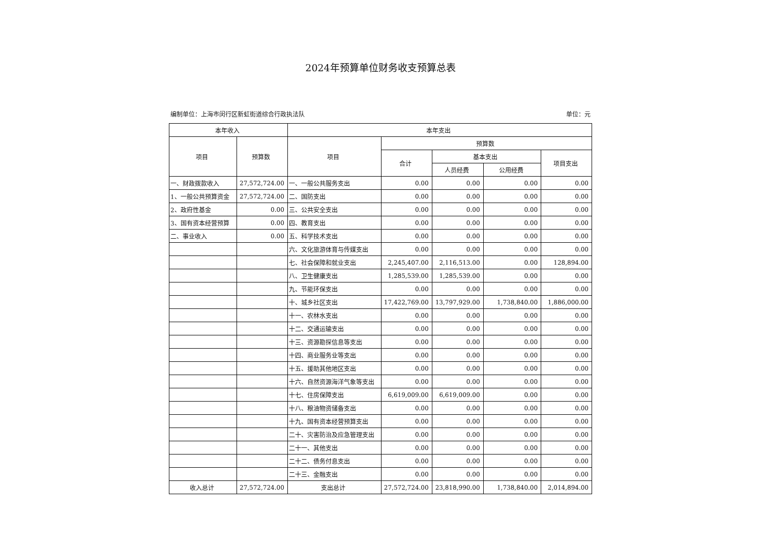2024年预算单位财务收支预算总表
编制单位：上海市闵行区新虹街道综合行政执法队 单位：元
| 本年收入 | | 本年支出 | | | | |
| --- | --- | --- | --- | --- | --- | --- |
| 项目 | 预算数 | 项目 | 预算数 | | | |
| | | | 合计 | 基本支出 | | 项目支出 |
| | | | | 人员经费 | 公用经费 | |
| 一、财政拨款收入 | 27,572,724.00 | 一、一般公共服务支出 | 0.00 | 0.00 | 0.00 | 0.00 |
| 1、一般公共预算资金 | 27,572,724.00 | 二、国防支出 | 0.00 | 0.00 | 0.00 | 0.00 |
| 2、政府性基金 | 0.00 | 三、公共安全支出 | 0.00 | 0.00 | 0.00 | 0.00 |
| 3、国有资本经营预算 | 0.00 | 四、教育支出 | 0.00 | 0.00 | 0.00 | 0.00 |
| 二、事业收入 | 0.00 | 五、科学技术支出 | 0.00 | 0.00 | 0.00 | 0.00 |
| | | 六、文化旅游体育与传媒支出 | 0.00 | 0.00 | 0.00 | 0.00 |
| | | 七、社会保障和就业支出 | 2,245,407.00 | 2,116,513.00 | 0.00 | 128,894.00 |
| | | 八、卫生健康支出 | 1,285,539.00 | 1,285,539.00 | 0.00 | 0.00 |
| | | 九、节能环保支出 | 0.00 | 0.00 | 0.00 | 0.00 |
| | | 十、城乡社区支出 | 17,422,769.00 | 13,797,929.00 | 1,738,840.00 | 1,886,000.00 |
| | | 十一、农林水支出 | 0.00 | 0.00 | 0.00 | 0.00 |
| | | 十二、交通运输支出 | 0.00 | 0.00 | 0.00 | 0.00 |
| | | 十三、资源勘探信息等支出 | 0.00 | 0.00 | 0.00 | 0.00 |
| | | 十四、商业服务业等支出 | 0.00 | 0.00 | 0.00 | 0.00 |
| | | 十五、援助其他地区支出 | 0.00 | 0.00 | 0.00 | 0.00 |
| | | 十六、自然资源海洋气象等支出 | 0.00 | 0.00 | 0.00 | 0.00 |
| | | 十七、住房保障支出 | 6,619,009.00 | 6,619,009.00 | 0.00 | 0.00 |
| | | 十八、粮油物资储备支出 | 0.00 | 0.00 | 0.00 | 0.00 |
| | | 十九、国有资本经营预算支出 | 0.00 | 0.00 | 0.00 | 0.00 |
| | | 二十、灾害防治及应急管理支出 | 0.00 | 0.00 | 0.00 | 0.00 |
| | | 二十一、其他支出 | 0.00 | 0.00 | 0.00 | 0.00 |
| | | 二十二、债务付息支出 | 0.00 | 0.00 | 0.00 | 0.00 |
| | | 二十三、金融支出 | 0.00 | 0.00 | 0.00 | 0.00 |
| 收入总计 | 27,572,724.00 | 支出总计 | 27,572,724.00 | 23,818,990.00 | 1,738,840.00 | 2,014,894.00 |